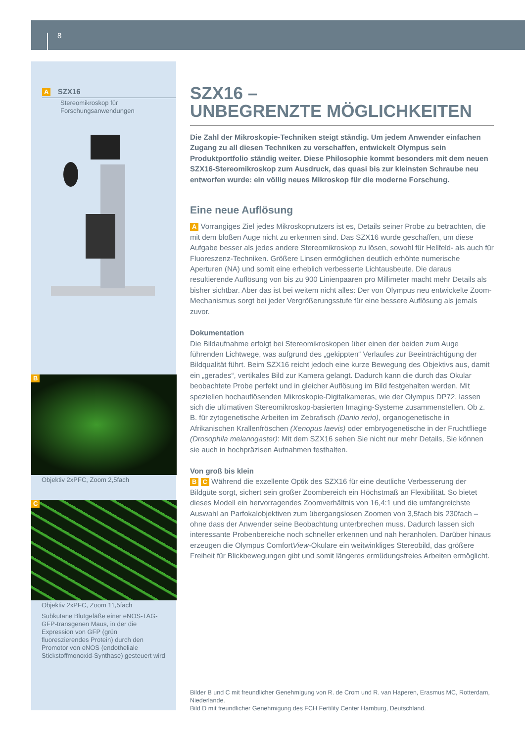8
A SZX16
Stereomikroskop für
Forschungsanwendungen
B
Objektiv 2xPFC, Zoom 2,5fach
C
Objektiv 2xPFC, Zoom 11,5fach
Subkutane Blutgefäße einer eNOS-TAG-GFP-transgenen Maus, in der die Expression von GFP (grün fluoreszierendes Protein) durch den Promotor von eNOS (endotheliale Stickstoffmonoxid-Synthase) gesteuert wird
SZX16 –
UNBEGRENZTE MÖGLICHKEITEN
Die Zahl der Mikroskopie-Techniken steigt ständig. Um jedem Anwender einfachen Zugang zu all diesen Techniken zu verschaffen, entwickelt Olympus sein Produktportfolio ständig weiter. Diese Philosophie kommt besonders mit dem neuen SZX16-Stereomikroskop zum Ausdruck, das quasi bis zur kleinsten Schraube neu entworfen wurde: ein völlig neues Mikroskop für die moderne Forschung.
Eine neue Auflösung
A Vorrangiges Ziel jedes Mikroskopnutzers ist es, Details seiner Probe zu betrachten, die mit dem bloßen Auge nicht zu erkennen sind. Das SZX16 wurde geschaffen, um diese Aufgabe besser als jedes andere Stereomikroskop zu lösen, sowohl für Hellfeld- als auch für Fluoreszenz-Techniken. Größere Linsen ermöglichen deutlich erhöhte numerische Aperturen (NA) und somit eine erheblich verbesserte Lichtausbeute. Die daraus resultierende Auflösung von bis zu 900 Linienpaaren pro Millimeter macht mehr Details als bisher sichtbar. Aber das ist bei weitem nicht alles: Der von Olympus neu entwickelte Zoom-Mechanismus sorgt bei jeder Vergrößerungsstufe für eine bessere Auflösung als jemals zuvor.
Dokumentation
Die Bildaufnahme erfolgt bei Stereomikroskopen über einen der beiden zum Auge führenden Lichtwege, was aufgrund des „gekippten“ Verlaufes zur Beeinträchtigung der Bildqualität führt. Beim SZX16 reicht jedoch eine kurze Bewegung des Objektivs aus, damit ein „gerades“, vertikales Bild zur Kamera gelangt. Dadurch kann die durch das Okular beobachtete Probe perfekt und in gleicher Auflösung im Bild festgehalten werden. Mit speziellen hochauflösenden Mikroskopie-Digitalkameras, wie der Olympus DP72, lassen sich die ultimativen Stereomikroskop-basierten Imaging-Systeme zusammenstellen. Ob z. B. für zytogenetische Arbeiten im Zebrafisch (Danio rerio), organogenetische in Afrikanischen Krallenfröschen (Xenopus laevis) oder embryogenetische in der Fruchtfliege (Drosophila melanogaster): Mit dem SZX16 sehen Sie nicht nur mehr Details, Sie können sie auch in hochpräzisen Aufnahmen festhalten.
Von groß bis klein
B C Während die exzellente Optik des SZX16 für eine deutliche Verbesserung der Bildgüte sorgt, sichert sein großer Zoombereich ein Höchstmaß an Flexibilität. So bietet dieses Modell ein hervorragendes Zoomverhältnis von 16,4:1 und die umfangreichste Auswahl an Parfokalobjektiven zum übergangslosen Zoomen von 3,5fach bis 230fach – ohne dass der Anwender seine Beobachtung unterbrechen muss. Dadurch lassen sich interessante Probenbereiche noch schneller erkennen und nah heranholen. Darüber hinaus erzeugen die Olympus ComfortView-Okulare ein weitwinkliges Stereobild, das größere Freiheit für Blickbewegungen gibt und somit längeres ermüdungsfreies Arbeiten ermöglicht.
Bilder B und C mit freundlicher Genehmigung von R. de Crom und R. van Haperen, Erasmus MC, Rotterdam, Niederlande.
Bild D mit freundlicher Genehmigung des FCH Fertility Center Hamburg, Deutschland.